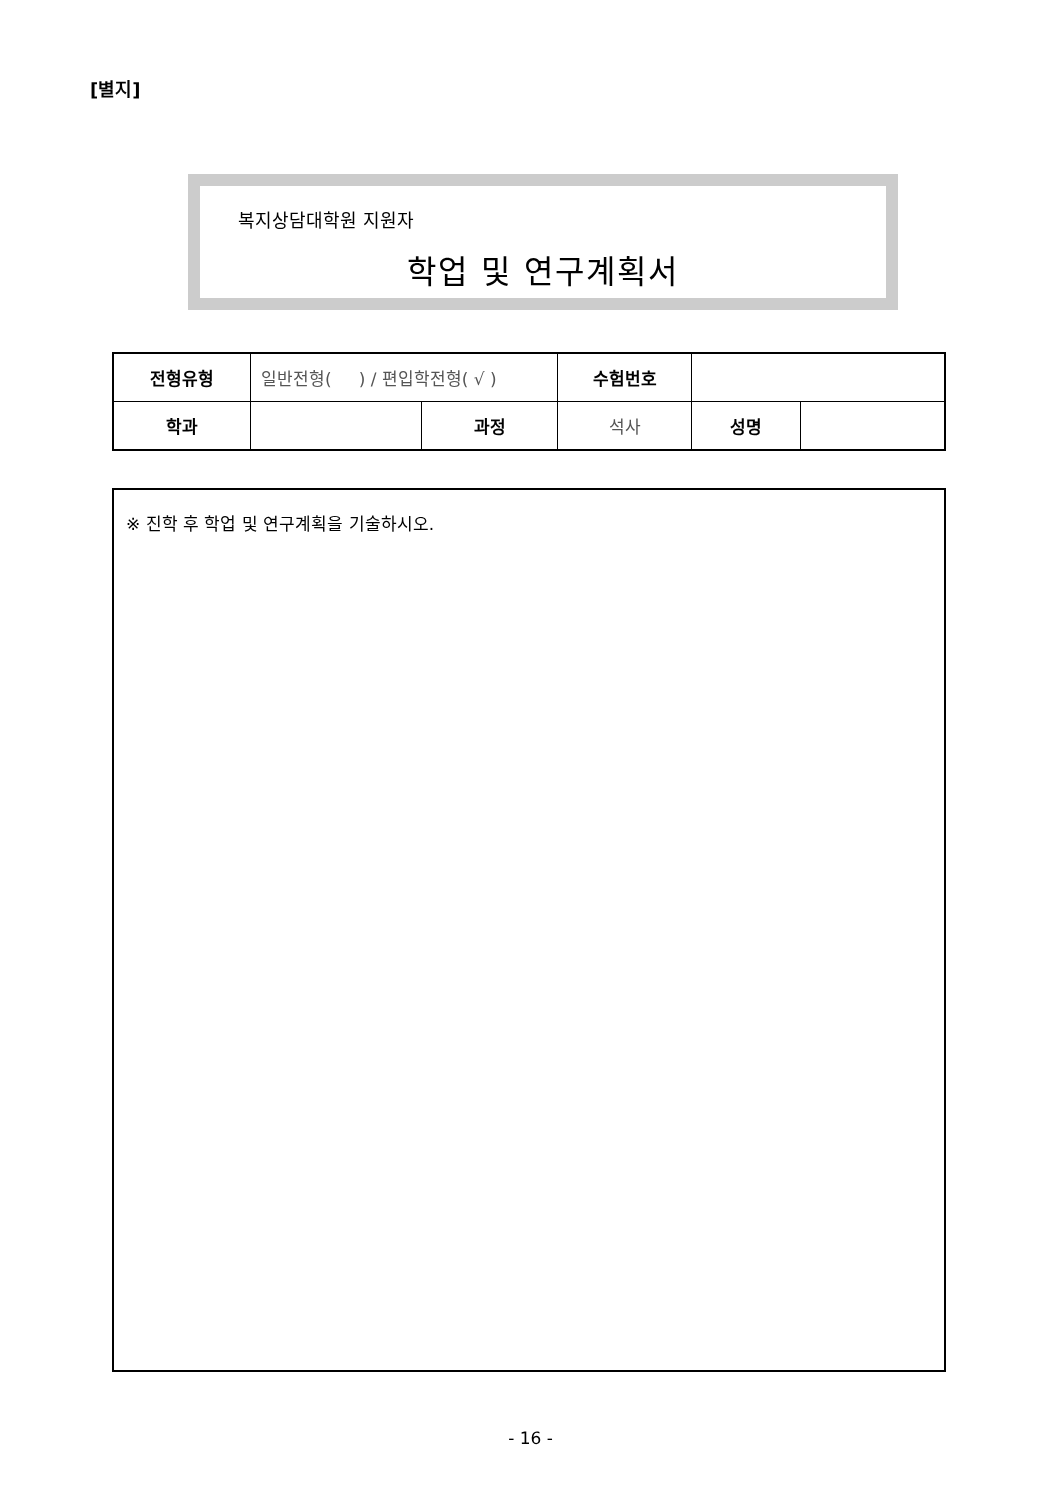[별지]
복지상담대학원 지원자
학업 및 연구계획서
| 전형유형 | 일반전형( ) / 편입학전형( √ ) | | 수험번호 | | |
| 학과 | | 과정 | 석사 | 성명 | |
※ 진학 후 학업 및 연구계획을 기술하시오.
- 16 -